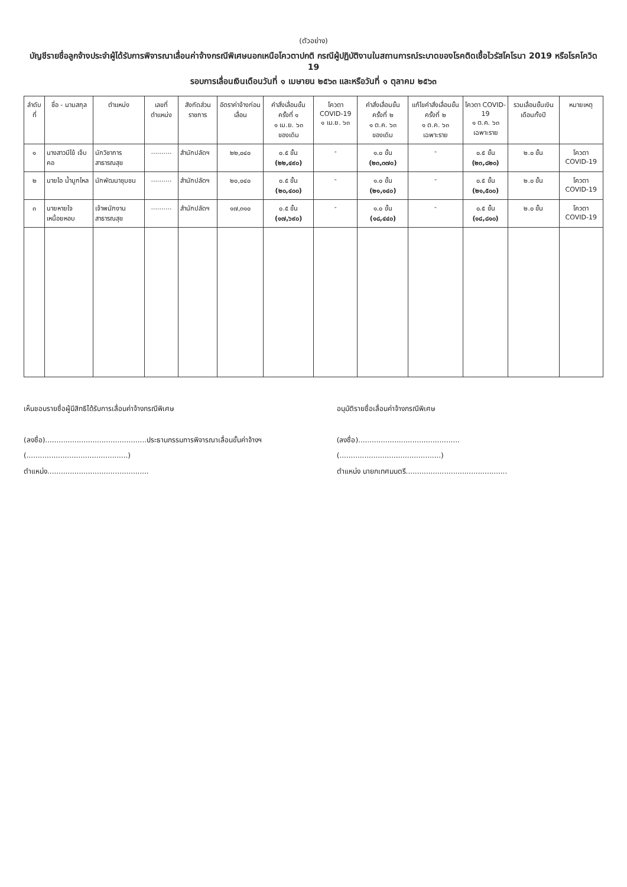(ตัวอย่าง)
บัญชีรายชื่อลูกจ้างประจำผู้ได้รับการพิจารณาเลื่อนค่าจ้างกรณีพิเศษนอกเหนือโควตาปกติ กรณีผู้ปฏิบัติงานในสถานการณ์ระบาดของโรคติดเชื้อไวรัสโคโรนา 2019 หรือโรคโควิด 19
รอบการเลื่อนเงินเดือนวันที่ ๑ เมษายน ๒๕๖๓ และหรือวันที่ ๑ ตุลาคม ๒๕๖๓
| ลำดับที่ | ชื่อ - นามสกุล | ตำแหน่ง | เลขที่ตำแหน่ง | สังกัดส่วนราชการ | อัตราค่าจ้างก่อนเลื่อน | คำสั่งเลื่อนขั้น ครั้งที่ ๑ ๑ เม.ย. ๖๓ ของเดิม | โควตา COVID-19 ๑ เม.ย. ๖๓ | คำสั่งเลื่อนขั้น ครั้งที่ ๒ ๑ ต.ค. ๖๓ ของเดิม | แก้ไขคำสั่งเลื่อนขั้น ครั้งที่ ๒ ๑ ต.ค. ๖๓ เฉพาะราย | โควตา COVID-19 ๑ ต.ค. ๖๓ เฉพาะราย | รวมเลื่อนขั้นเงินเดือนทั้งปี | หมายเหตุ |
| --- | --- | --- | --- | --- | --- | --- | --- | --- | --- | --- | --- | --- |
| ๑ | นางสาวมีไข้ เจ็บคอ | นักวิชาการสาธารณสุข | .......... | สำนักปลัดฯ | ๒๒,๐๔๐ | ๐.๕ ขั้น (๒๒,๔๙๐) | - | ๑.๐ ขั้น (๒๓,๓๗๐) | - | ๐.๕ ขั้น (๒๓,๘๒๐) | ๒.๐ ขั้น | โควตา COVID-19 |
| ๒ | นายไอ น้ำมูกไหล | นักพัฒนาชุมชน | .......... | สำนักปลัดฯ | ๒๐,๐๔๐ | ๐.๕ ขั้น (๒๐,๔๐๐) | - | ๑.๐ ขั้น (๒๑,๑๔๐) | - | ๐.๕ ขั้น (๒๑,๕๐๐) | ๒.๐ ขั้น | โควตา COVID-19 |
| ๓ | นายหายใจ เหนื่อยหอบ | เจ้าพนักงานสาธารณสุข | .......... | สำนักปลัดฯ | ๑๗,๓๑๐ | ๐.๕ ขั้น (๑๗,๖๙๐) | - | ๑.๐ ขั้น (๑๘,๔๔๐) | - | ๐.๕ ขั้น (๑๘,๘๑๐) | ๒.๐ ขั้น | โควตา COVID-19 |
เห็นชอบรายชื่อผู้มีสิทธิได้รับการเลื่อนค่าจ้างกรณีพิเศษ
(ลงชื่อ).............................................ประธานกรรมการพิจารณาเลื่อนขั้นค่าจ้างฯ
(.............................................)
ตำแหน่ง.............................................
อนุมัติรายชื่อเลื่อนค่าจ้างกรณีพิเศษ
(ลงชื่อ).............................................
(.............................................)
ตำแหน่ง นายกเทศมนตรี.............................................